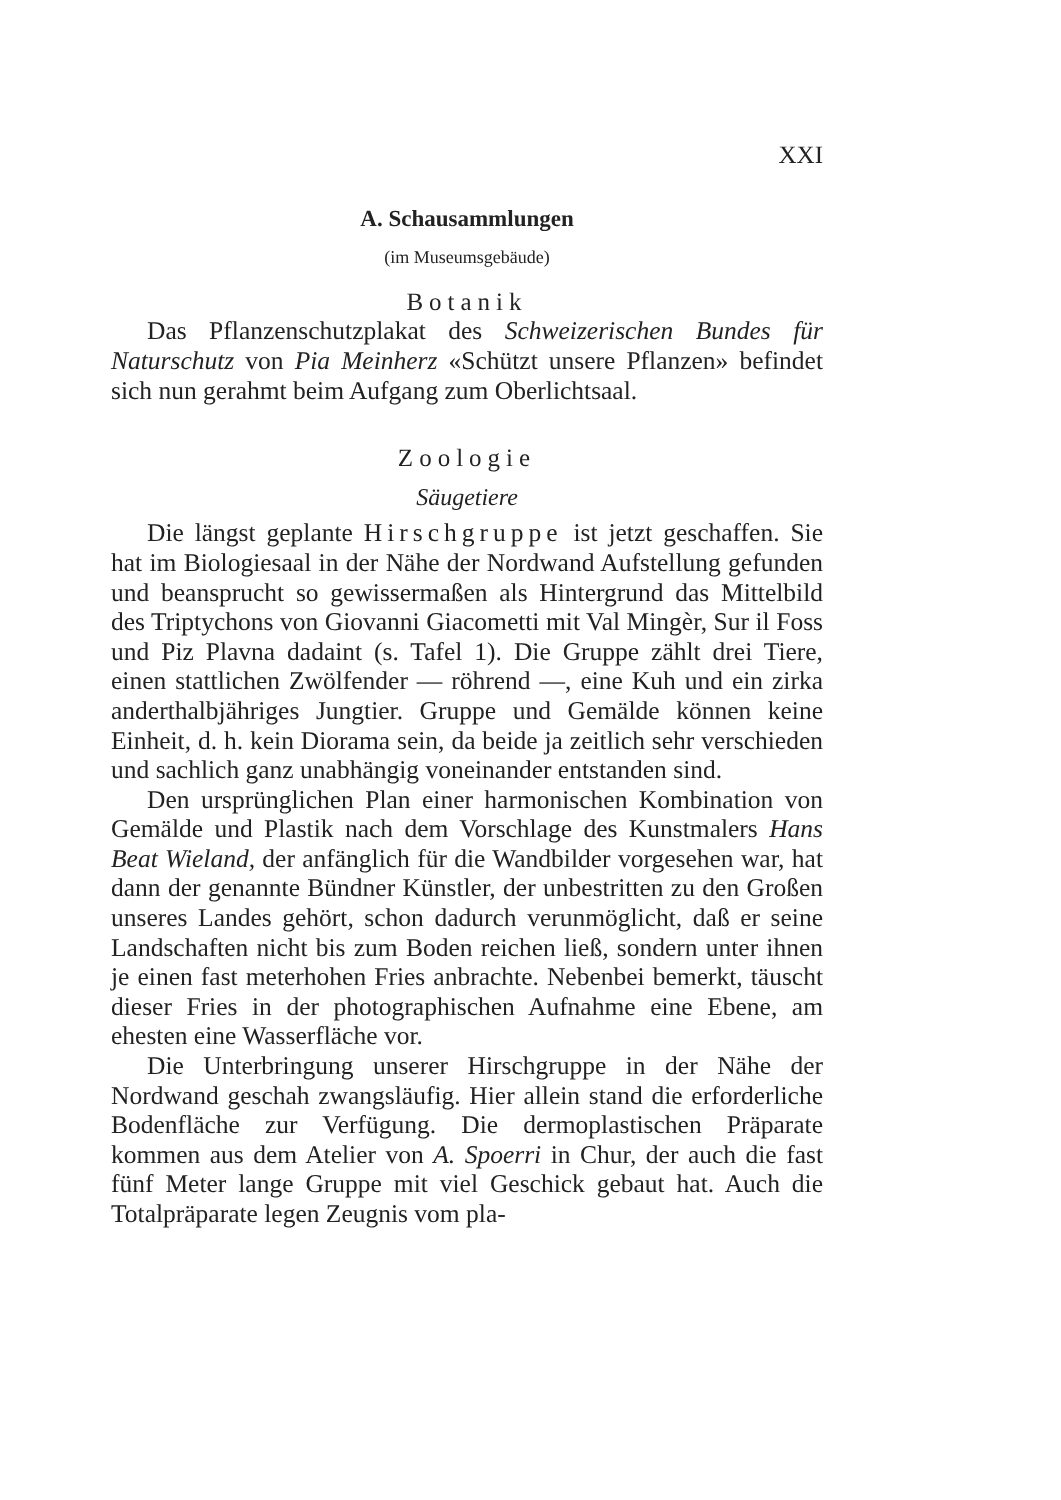XXI
A. Schausammlungen
(im Museumsgebäude)
Botanik
Das Pflanzenschutzplakat des Schweizerischen Bundes für Naturschutz von Pia Meinherz «Schützt unsere Pflanzen» befindet sich nun gerahmt beim Aufgang zum Oberlichtsaal.
Zoologie
Säugetiere
Die längst geplante Hirschgruppe ist jetzt geschaffen. Sie hat im Biologiesaal in der Nähe der Nordwand Aufstellung gefunden und beansprucht so gewissermaßen als Hintergrund das Mittelbild des Triptychons von Giovanni Giacometti mit Val Mingèr, Sur il Foss und Piz Plavna dadaint (s. Tafel 1). Die Gruppe zählt drei Tiere, einen stattlichen Zwölfender — röhrend —, eine Kuh und ein zirka anderthalbjähriges Jungtier. Gruppe und Gemälde können keine Einheit, d. h. kein Diorama sein, da beide ja zeitlich sehr verschieden und sachlich ganz unabhängig voneinander entstanden sind.
Den ursprünglichen Plan einer harmonischen Kombination von Gemälde und Plastik nach dem Vorschlage des Kunstmalers Hans Beat Wieland, der anfänglich für die Wandbilder vorgesehen war, hat dann der genannte Bündner Künstler, der unbestritten zu den Großen unseres Landes gehört, schon dadurch verunmöglicht, daß er seine Landschaften nicht bis zum Boden reichen ließ, sondern unter ihnen je einen fast meterhohen Fries anbrachte. Nebenbei bemerkt, täuscht dieser Fries in der photographischen Aufnahme eine Ebene, am ehesten eine Wasserfläche vor.
Die Unterbringung unserer Hirschgruppe in der Nähe der Nordwand geschah zwangsläufig. Hier allein stand die erforderliche Bodenfläche zur Verfügung. Die dermoplastischen Präparate kommen aus dem Atelier von A. Spoerri in Chur, der auch die fast fünf Meter lange Gruppe mit viel Geschick gebaut hat. Auch die Totalpräparate legen Zeugnis vom pla-